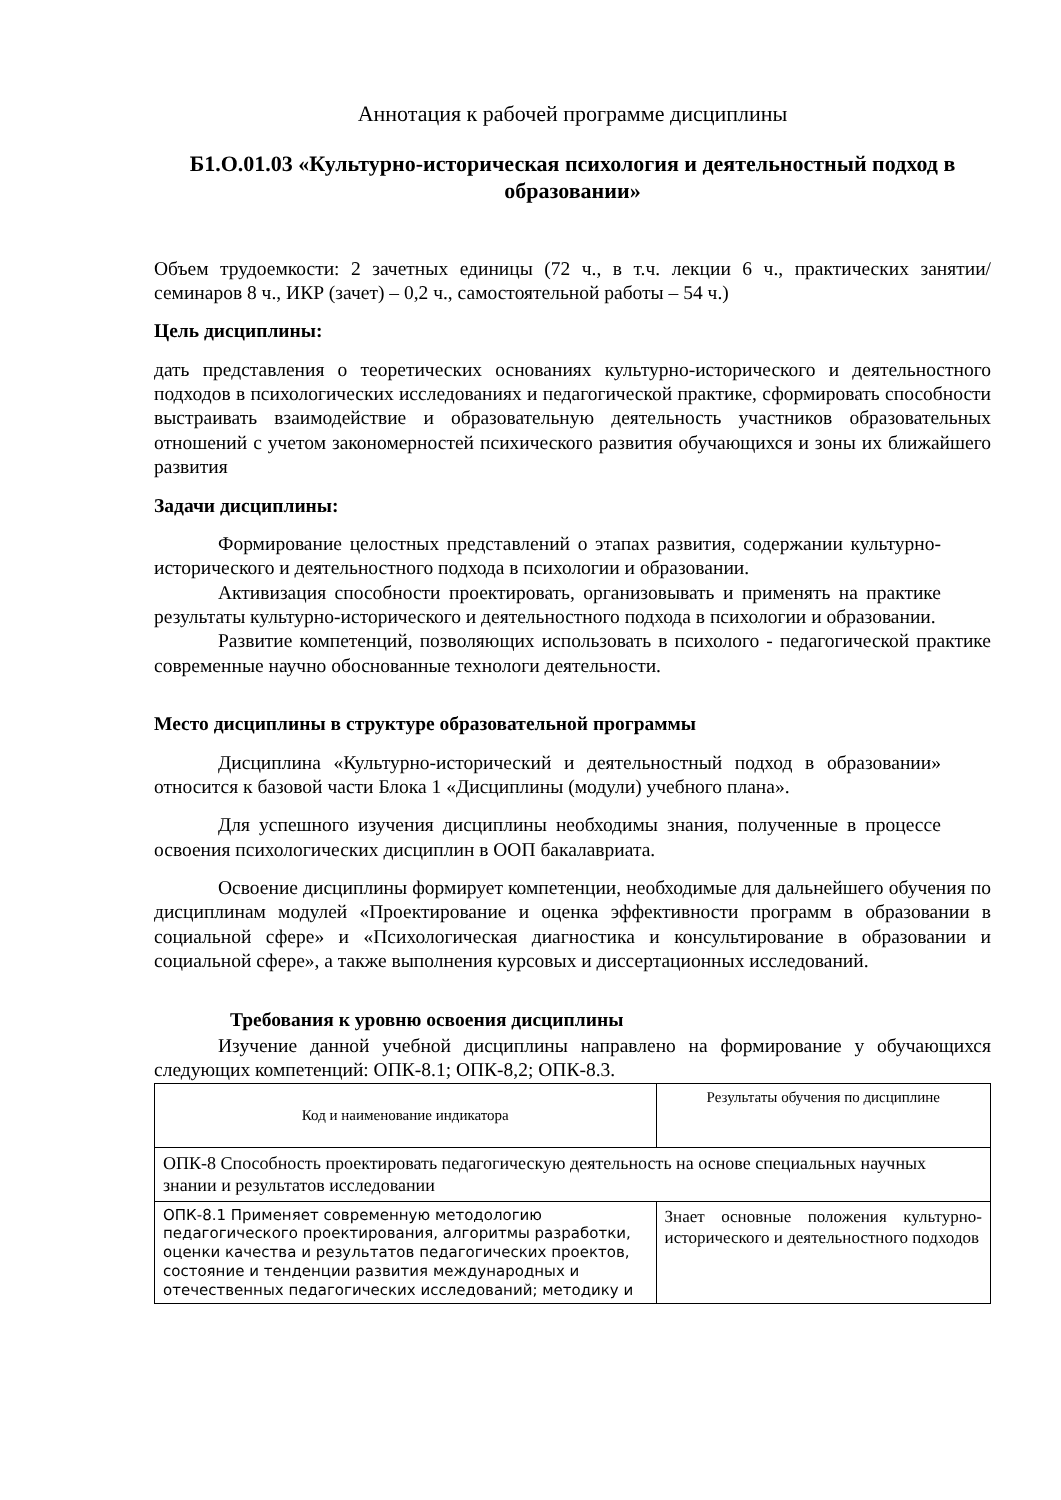Аннотация к рабочей программе дисциплины
Б1.О.01.03 «Культурно-историческая психология и деятельностный подход в образовании»
Объем трудоемкости: 2 зачетных единицы (72 ч., в т.ч. лекции 6 ч., практических занятии/семинаров 8 ч., ИКР (зачет) – 0,2 ч., самостоятельной работы – 54 ч.)
Цель дисциплины:
дать представления о теоретических основаниях культурно-исторического и деятельностного подходов в психологических исследованиях и педагогической практике, сформировать способности выстраивать взаимодействие и образовательную деятельность участников образовательных отношений с учетом закономерностей психического развития обучающихся и зоны их ближайшего развития
Задачи дисциплины:
Формирование целостных представлений о этапах развития, содержании культурно-исторического и деятельностного подхода в психологии и образовании.
Активизация способности проектировать, организовывать и применять на практике результаты культурно-исторического и деятельностного подхода в психологии и образовании.
Развитие компетенций, позволяющих использовать в психолого - педагогической практике современные научно обоснованные технологи деятельности.
Место дисциплины в структуре образовательной программы
Дисциплина «Культурно-исторический и деятельностный подход в образовании» относится к базовой части Блока 1 «Дисциплины (модули) учебного плана».
Для успешного изучения дисциплины необходимы знания, полученные в процессе освоения психологических дисциплин в ООП бакалавриата.
Освоение дисциплины формирует компетенции, необходимые для дальнейшего обучения по дисциплинам модулей «Проектирование и оценка эффективности программ в образовании в социальной сфере» и «Психологическая диагностика и консультирование в образовании и социальной сфере», а также выполнения курсовых и диссертационных исследований.
Требования к уровню освоения дисциплины
Изучение данной учебной дисциплины направлено на формирование у обучающихся следующих компетенций: ОПК-8.1; ОПК-8,2; ОПК-8.3.
| Код и наименование индикатора | Результаты обучения по дисциплине |
| ОПК-8 Способность проектировать педагогическую деятельность на основе специальных научных знании и результатов исследовании | |
| ОПК-8.1 Применяет современную методологию педагогического проектирования, алгоритмы разработки, оценки качества и результатов педагогических проектов, состояние и тенденции развития международных и отечественных педагогических исследований; методику и | Знает основные положения культурно-исторического и деятельностного подходов |